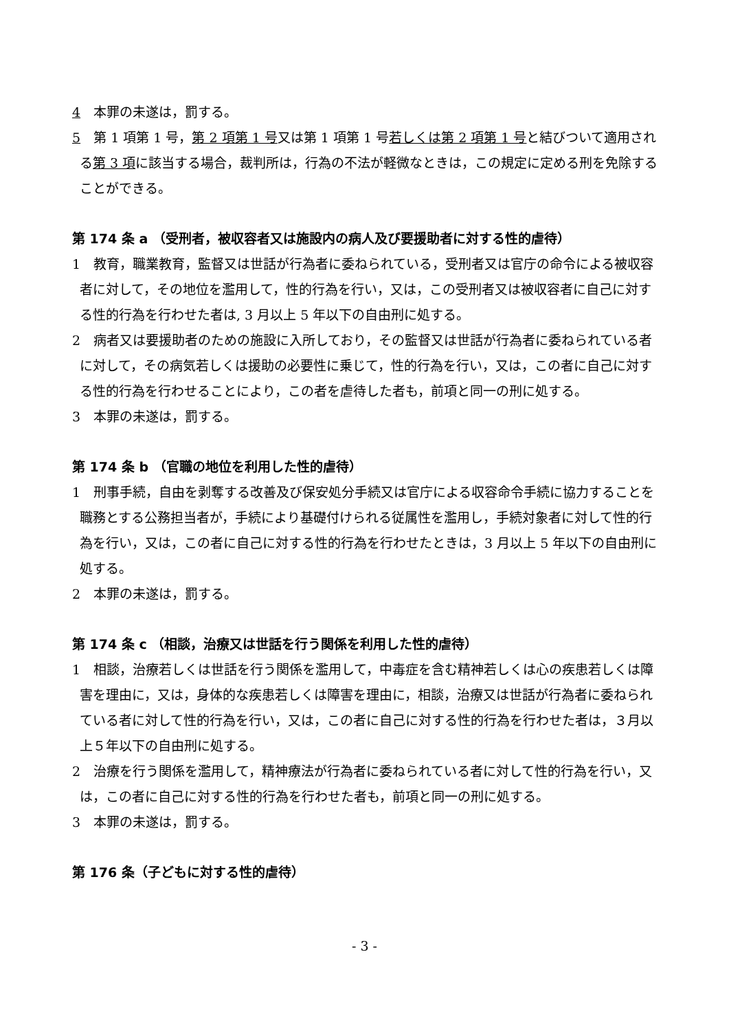4　本罪の未遂は，罰する。
5　第 1 項第 1 号，第 2 項第 1 号又は第 1 項第 1 号若しくは第 2 項第 1 号と結びついて適用される第 3 項に該当する場合，裁判所は，行為の不法が軽微なときは，この規定に定める刑を免除することができる。
第 174 条 a （受刑者，被収容者又は施設内の病人及び要援助者に対する性的虐待）
1　教育，職業教育，監督又は世話が行為者に委ねられている，受刑者又は官庁の命令による被収容者に対して，その地位を濫用して，性的行為を行い，又は，この受刑者又は被収容者に自己に対する性的行為を行わせた者は, 3 月以上 5 年以下の自由刑に処する。
2　病者又は要援助者のための施設に入所しており，その監督又は世話が行為者に委ねられている者に対して，その病気若しくは援助の必要性に乗じて，性的行為を行い，又は，この者に自己に対する性的行為を行わせることにより，この者を虐待した者も，前項と同一の刑に処する。
3　本罪の未遂は，罰する。
第 174 条 b （官職の地位を利用した性的虐待）
1　刑事手続，自由を剥奪する改善及び保安処分手続又は官庁による収容命令手続に協力することを職務とする公務担当者が，手続により基礎付けられる従属性を濫用し，手続対象者に対して性的行為を行い，又は，この者に自己に対する性的行為を行わせたときは，3 月以上 5 年以下の自由刑に処する。
2　本罪の未遂は，罰する。
第 174 条 c （相談，治療又は世話を行う関係を利用した性的虐待）
1　相談，治療若しくは世話を行う関係を濫用して，中毒症を含む精神若しくは心の疾患若しくは障害を理由に，又は，身体的な疾患若しくは障害を理由に，相談，治療又は世話が行為者に委ねられている者に対して性的行為を行い，又は，この者に自己に対する性的行為を行わせた者は，３月以上５年以下の自由刑に処する。
2　治療を行う関係を濫用して，精神療法が行為者に委ねられている者に対して性的行為を行い，又は，この者に自己に対する性的行為を行わせた者も，前項と同一の刑に処する。
3　本罪の未遂は，罰する。
第 176 条（子どもに対する性的虐待）
- 3 -